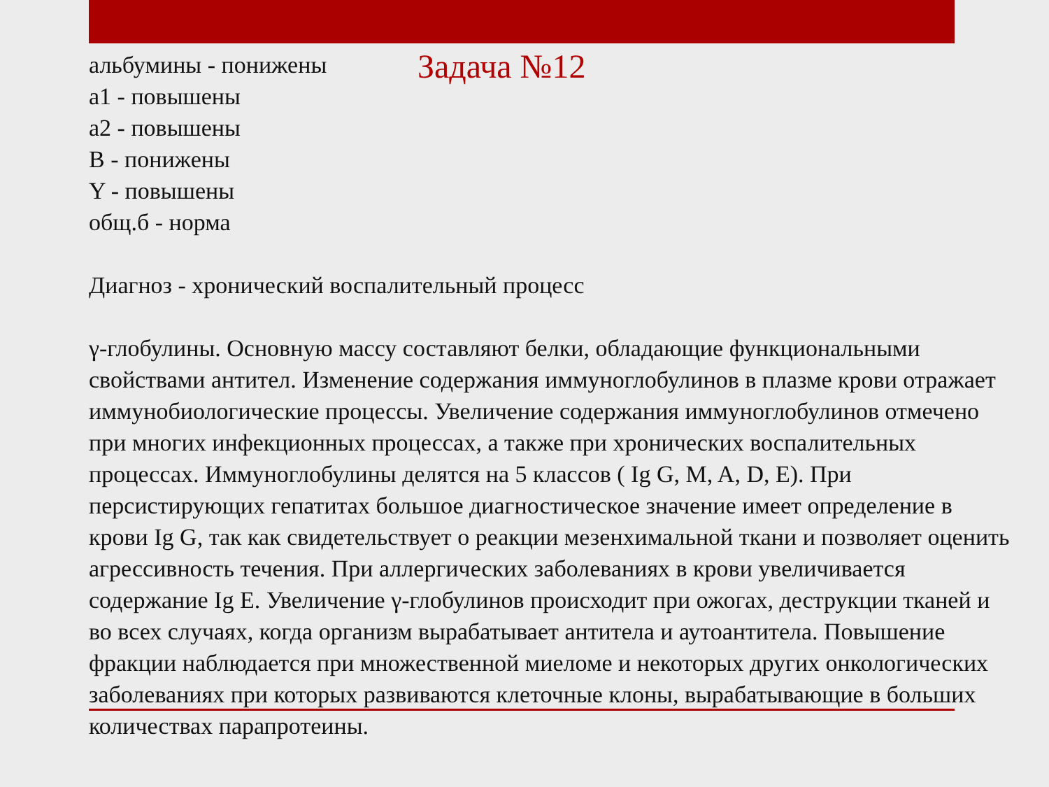альбумины - понижены
а1 - повышены
а2 - повышены
В - понижены
Y - повышены
общ.б - норма
Задача №12
Диагноз - хронический воспалительный процесс
γ-глобулины. Основную массу составляют белки, обладающие функциональными свойствами антител. Изменение содержания иммуноглобулинов в плазме крови отражает иммунобиологические процессы. Увеличение содержания иммуноглобулинов отмечено при многих инфекционных процессах, а также при хронических воспалительных процессах. Иммуноглобулины делятся на 5 классов ( Ig G, M, A, D, E). При персистирующих гепатитах большое диагностическое значение имеет определение в крови Ig G, так как свидетельствует о реакции мезенхимальной ткани и позволяет оценить агрессивность течения. При аллергических заболеваниях в крови увеличивается содержание Ig E. Увеличение γ-глобулинов происходит при ожогах, деструкции тканей и во всех случаях, когда организм вырабатывает антитела и аутоантитела. Повышение фракции наблюдается при множественной миеломе и некоторых других онкологических заболеваниях при которых развиваются клеточные клоны, вырабатывающие в больших количествах парапротеины.